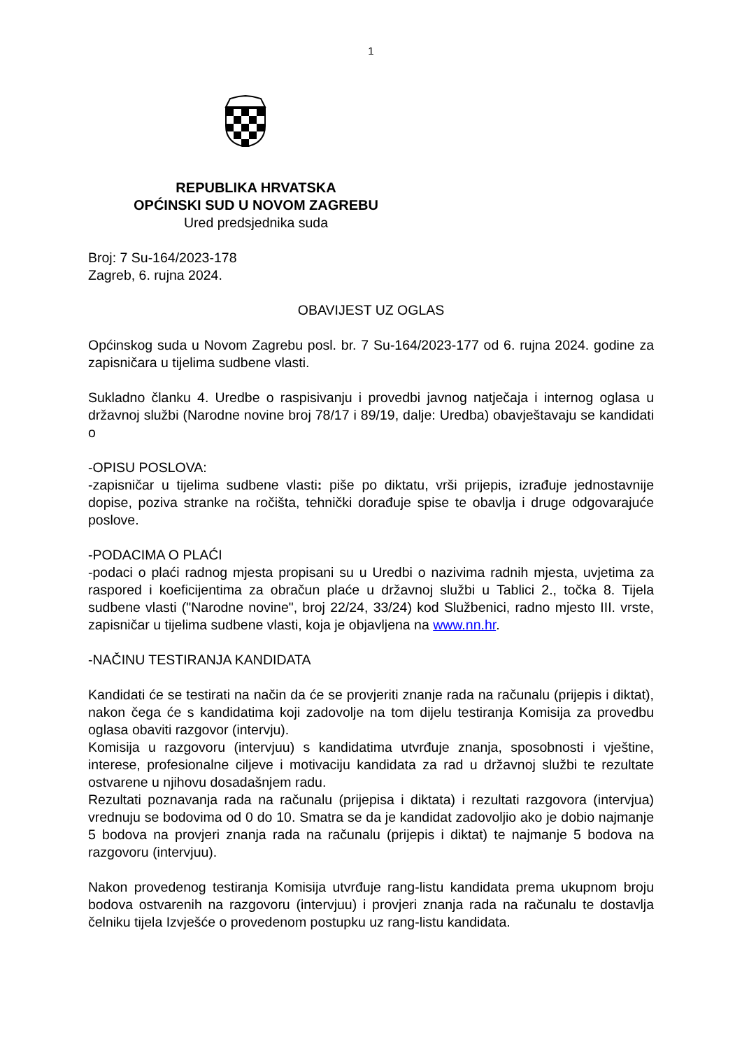1
REPUBLIKA HRVATSKA
OPĆINSKI SUD U NOVOM ZAGREBU
Ured predsjednika suda
Broj: 7 Su-164/2023-178
Zagreb, 6. rujna 2024.
OBAVIJEST UZ OGLAS
Općinskog suda u Novom Zagrebu posl. br. 7 Su-164/2023-177 od 6. rujna 2024. godine za zapisničara u tijelima sudbene vlasti.
Sukladno članku 4. Uredbe o raspisivanju i provedbi javnog natječaja i internog oglasa u državnoj službi (Narodne novine broj 78/17 i 89/19, dalje: Uredba) obavještavaju se kandidati o
-OPISU POSLOVA:
-zapisničar u tijelima sudbene vlasti: piše po diktatu, vrši prijepis, izrađuje jednostavnije dopise, poziva stranke na ročišta, tehnički dorađuje spise te obavlja i druge odgovarajuće poslove.
-PODACIMA O PLAĆI
-podaci o plaći radnog mjesta propisani su u Uredbi o nazivima radnih mjesta, uvjetima za raspored i koeficijentima za obračun plaće u državnoj službi u Tablici 2., točka 8. Tijela sudbene vlasti ("Narodne novine", broj 22/24, 33/24) kod Službenici, radno mjesto III. vrste, zapisničar u tijelima sudbene vlasti, koja je objavljena na www.nn.hr.
-NAČINU TESTIRANJA KANDIDATA
Kandidati će se testirati na način da će se provjeriti znanje rada na računalu (prijepis i diktat), nakon čega će s kandidatima koji zadovolje na tom dijelu testiranja Komisija za provedbu oglasa obaviti razgovor (intervju).
Komisija u razgovoru (intervjuu) s kandidatima utvrđuje znanja, sposobnosti i vještine, interese, profesionalne ciljeve i motivaciju kandidata za rad u državnoj službi te rezultate ostvarene u njihovu dosadašnjem radu.
Rezultati poznavanja rada na računalu (prijepisa i diktata) i rezultati razgovora (intervjua) vrednuju se bodovima od 0 do 10. Smatra se da je kandidat zadovoljio ako je dobio najmanje 5 bodova na provjeri znanja rada na računalu (prijepis i diktat) te najmanje 5 bodova na razgovoru (intervjuu).
Nakon provedenog testiranja Komisija utvrđuje rang-listu kandidata prema ukupnom broju bodova ostvarenih na razgovoru (intervjuu) i provjeri znanja rada na računalu te dostavlja čelniku tijela Izvješće o provedenom postupku uz rang-listu kandidata.